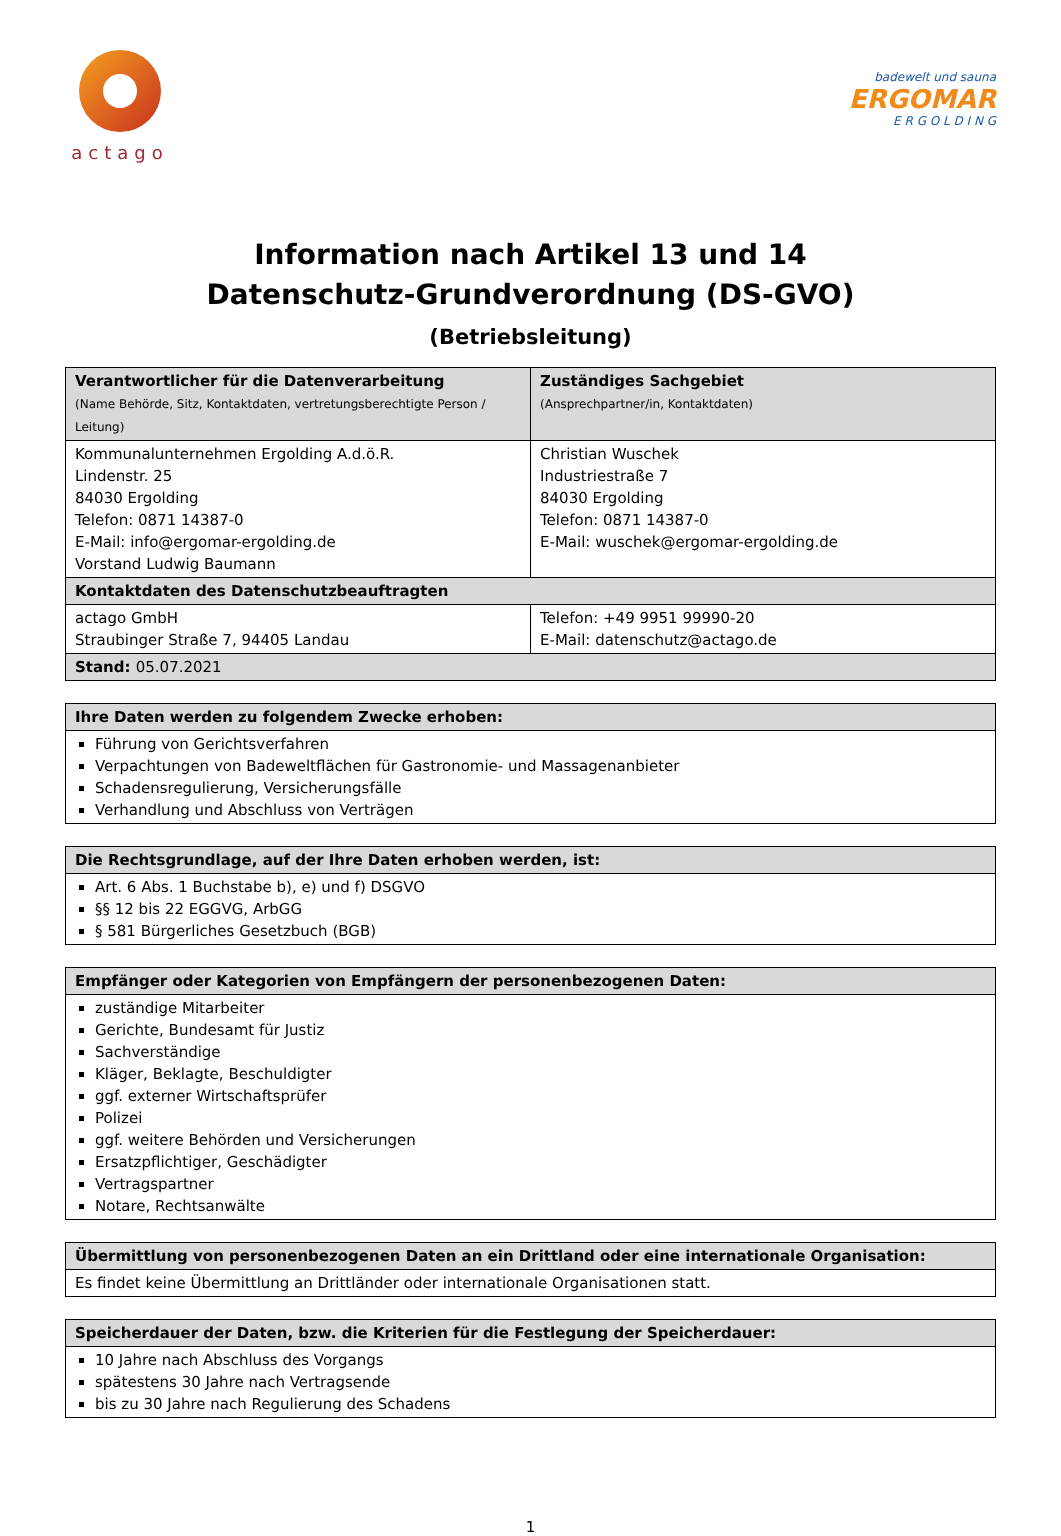actago
badewelt und sauna
ERGOMAR
E R G O L D I N G
Information nach Artikel 13 und 14
Datenschutz-Grundverordnung (DS-GVO)
(Betriebsleitung)
| Verantwortlicher für die Datenverarbeitung (Name Behörde, Sitz, Kontaktdaten, vertretungsberechtigte Person / Leitung) | Zuständiges Sachgebiet (Ansprechpartner/in, Kontaktdaten) |
| --- | --- |
| Kommunalunternehmen Ergolding A.d.ö.R. Lindenstr. 25 84030 Ergolding Telefon: 0871 14387-0 E-Mail: info@ergomar-ergolding.de Vorstand Ludwig Baumann | Christian Wuschek Industriestraße 7 84030 Ergolding Telefon: 0871 14387-0 E-Mail: wuschek@ergomar-ergolding.de |
| Kontaktdaten des Datenschutzbeauftragten | |
| actago GmbH Straubinger Straße 7, 94405 Landau | Telefon: +49 9951 99990-20 E-Mail: datenschutz@actago.de |
| Stand: 05.07.2021 | |
| Ihre Daten werden zu folgendem Zwecke erhoben: |
| --- |
| Führung von Gerichtsverfahren Verpachtungen von Badeweltflächen für Gastronomie- und Massagenanbieter Schadensregulierung, Versicherungsfälle Verhandlung und Abschluss von Verträgen |
| Die Rechtsgrundlage, auf der Ihre Daten erhoben werden, ist: |
| --- |
| Art. 6 Abs. 1 Buchstabe b), e) und f) DSGVO §§ 12 bis 22 EGGVG, ArbGG § 581 Bürgerliches Gesetzbuch (BGB) |
| Empfänger oder Kategorien von Empfängern der personenbezogenen Daten: |
| --- |
| zuständige Mitarbeiter Gerichte, Bundesamt für Justiz Sachverständige Kläger, Beklagte, Beschuldigter ggf. externer Wirtschaftsprüfer Polizei ggf. weitere Behörden und Versicherungen Ersatzpflichtiger, Geschädigter Vertragspartner Notare, Rechtsanwälte |
| Übermittlung von personenbezogenen Daten an ein Drittland oder eine internationale Organisation: |
| --- |
| Es findet keine Übermittlung an Drittländer oder internationale Organisationen statt. |
| Speicherdauer der Daten, bzw. die Kriterien für die Festlegung der Speicherdauer: |
| --- |
| 10 Jahre nach Abschluss des Vorgangs spätestens 30 Jahre nach Vertragsende bis zu 30 Jahre nach Regulierung des Schadens |
1